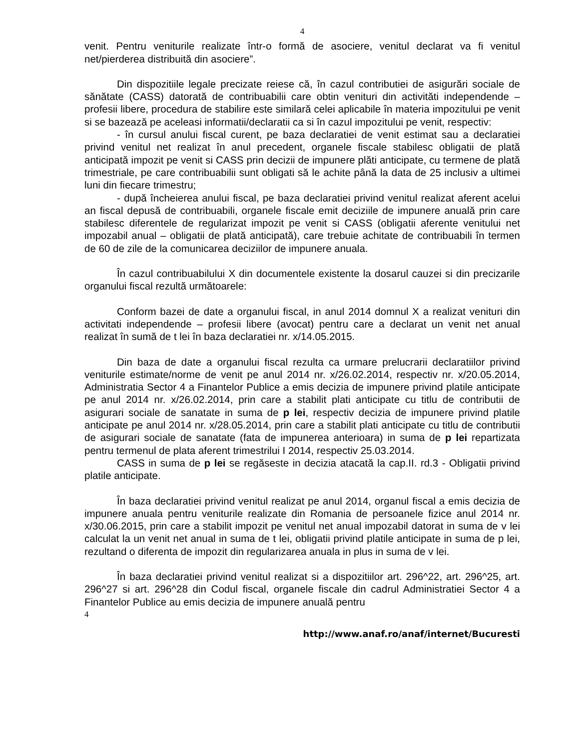4
venit. Pentru veniturile realizate într-o formă de asociere, venitul declarat va fi venitul net/pierderea distribuită din asociere”.
Din dispozitiile legale precizate reiese că, în cazul contributiei de asigurări sociale de sănătate (CASS) datorată de contribuabilii care obtin venituri din activităti independende – profesii libere, procedura de stabilire este similară celei aplicabile în materia impozitului pe venit si se bazează pe aceleasi informatii/declaratii ca si în cazul impozitului pe venit, respectiv:
- în cursul anului fiscal curent, pe baza declaratiei de venit estimat sau a declaratiei privind venitul net realizat în anul precedent, organele fiscale stabilesc obligatii de plată anticipată impozit pe venit si CASS prin decizii de impunere plăti anticipate, cu termene de plată trimestriale, pe care contribuabilii sunt obligati să le achite până la data de 25 inclusiv a ultimei luni din fiecare trimestru;
- după încheierea anului fiscal, pe baza declaratiei privind venitul realizat aferent acelui an fiscal depusă de contribuabili, organele fiscale emit deciziile de impunere anuală prin care stabilesc diferentele de regularizat impozit pe venit si CASS (obligatii aferente venitului net impozabil anual – obligatii de plată anticipată), care trebuie achitate de contribuabili în termen de 60 de zile de la comunicarea deciziilor de impunere anuala.
În cazul contribuabilului X din documentele existente la dosarul cauzei si din precizarile organului fiscal rezultă următoarele:
Conform bazei de date a organului fiscal, in anul 2014 domnul X a realizat venituri din activitati independende – profesii libere (avocat) pentru care a declarat un venit net anual realizat în sumă de t lei în baza declaratiei nr. x/14.05.2015.
Din baza de date a organului fiscal rezulta ca urmare prelucrarii declaratiilor privind veniturile estimate/norme de venit pe anul 2014 nr. x/26.02.2014, respectiv nr. x/20.05.2014, Administratia Sector 4 a Finantelor Publice a emis decizia de impunere privind platile anticipate pe anul 2014 nr. x/26.02.2014, prin care a stabilit plati anticipate cu titlu de contributii de asigurari sociale de sanatate in suma de p lei, respectiv decizia de impunere privind platile anticipate pe anul 2014 nr. x/28.05.2014, prin care a stabilit plati anticipate cu titlu de contributii de asigurari sociale de sanatate (fata de impunerea anterioara) in suma de p lei repartizata pentru termenul de plata aferent trimestrilui I 2014, respectiv 25.03.2014.
CASS in suma de p lei se regăseste in decizia atacată la cap.II. rd.3 - Obligatii privind platile anticipate.
În baza declaratiei privind venitul realizat pe anul 2014, organul fiscal a emis decizia de impunere anuala pentru veniturile realizate din Romania de persoanele fizice anul 2014 nr. x/30.06.2015, prin care a stabilit impozit pe venitul net anual impozabil datorat in suma de v lei calculat la un venit net anual in suma de t lei, obligatii privind platile anticipate in suma de p lei, rezultand o diferenta de impozit din regularizarea anuala in plus in suma de v lei.
În baza declaratiei privind venitul realizat si a dispozitiilor art. 296^22, art. 296^25, art. 296^27 si art. 296^28 din Codul fiscal, organele fiscale din cadrul Administratiei Sector 4 a Finantelor Publice au emis decizia de impunere anuală pentru
4
http://www.anaf.ro/anaf/internet/Bucuresti